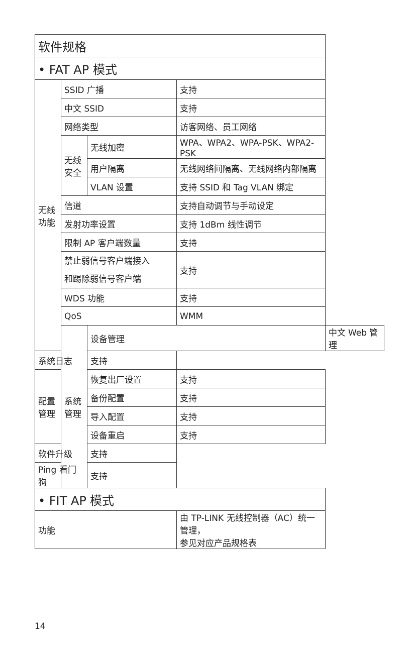| 软件规格 | | | | |
| • FAT AP 模式 | | | | |
| 无线 功能 | SSID 广播 | | 支持 | |
| | 中文 SSID | | 支持 | |
| | 网络类型 | | 访客网络、员工网络 | |
| | 无线 安全 | 无线加密 | WPA、WPA2、WPA-PSK、WPA2-PSK | |
| | | 用户隔离 | 无线网络间隔离、无线网络内部隔离 | |
| | | VLAN 设置 | 支持 SSID 和 Tag VLAN 绑定 | |
| | 信道 | | 支持自动调节与手动设定 | |
| | 发射功率设置 | | 支持 1dBm 线性调节 | |
| | 限制 AP 客户端数量 | | 支持 | |
| | 禁止弱信号客户端接入 和踢除弱信号客户端 | | 支持 | |
| | WDS 功能 | | 支持 | |
| | QoS | | WMM | |
| | 系统 管理 | 设备管理 | | 中文 Web 管理 |
| 系统日志 | | 支持 | | |
| 配置 管理 | | 恢复出厂设置 | 支持 | |
| | | 备份配置 | 支持 | |
| | | 导入配置 | 支持 | |
| | | 设备重启 | 支持 | |
| 软件升级 | | 支持 | | |
| Ping 看门狗 | | 支持 | | |
| • FIT AP 模式 | | | | |
| 功能 | | | 由 TP-LINK 无线控制器（AC）统一管理， 参见对应产品规格表 | |
14